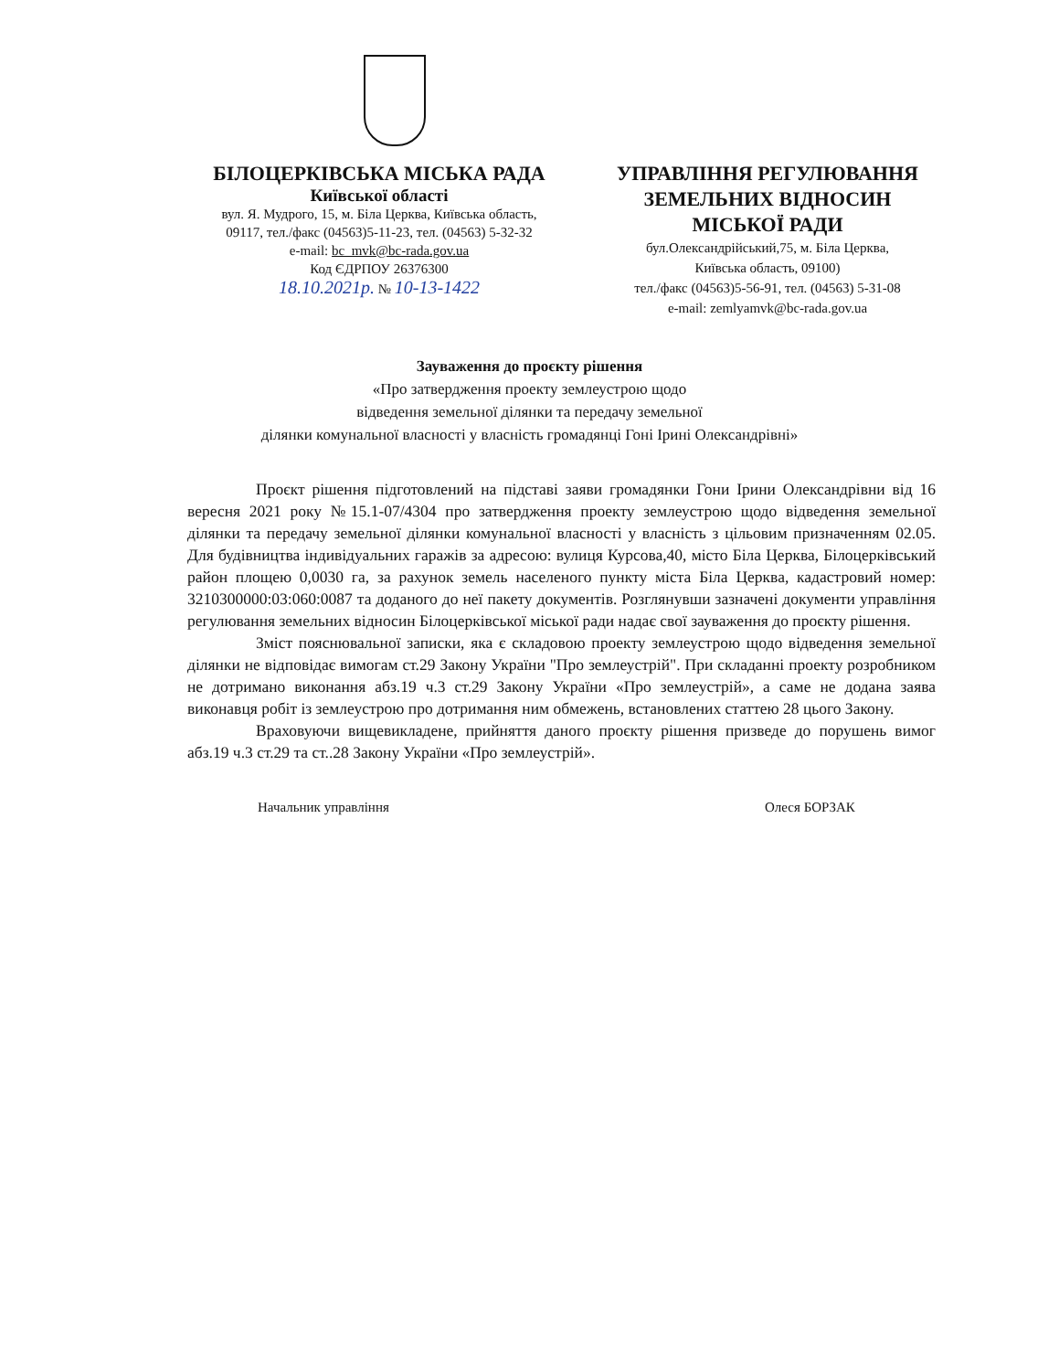БІЛОЦЕРКІВСЬКА МІСЬКА РАДА
Київської області
вул. Я. Мудрого, 15, м. Біла Церква, Київська область,
09117, тел./факс (04563)5-11-23, тел. (04563) 5-32-32
e-mail: bc_mvk@bc-rada.gov.ua
Код ЄДРПОУ 26376300
18.10.2021р. № 10-13-1422
УПРАВЛІННЯ РЕГУЛЮВАННЯ
ЗЕМЕЛЬНИХ ВІДНОСИН
МІСЬКОЇ РАДИ
бул.Олександрійський,75, м. Біла Церква,
Київська область, 09100)
тел./факс (04563)5-56-91, тел. (04563) 5-31-08
e-mail: zemlyamvk@bc-rada.gov.ua
Зауваження до проєкту рішення
«Про затвердження проекту землеустрою щодо
відведення земельної ділянки та передачу земельної
ділянки комунальної власності у власність громадянці Гоні Ірині Олександрівні»
Проєкт рішення підготовлений на підставі заяви громадянки Гони Ірини Олександрівни від 16 вересня 2021 року №15.1-07/4304 про затвердження проекту землеустрою щодо відведення земельної ділянки та передачу земельної ділянки комунальної власності у власність з цільовим призначенням 02.05. Для будівництва індивідуальних гаражів за адресою: вулиця Курсова,40, місто Біла Церква, Білоцерківський район площею 0,0030 га, за рахунок земель населеного пункту міста Біла Церква, кадастровий номер: 3210300000:03:060:0087 та доданого до неї пакету документів. Розглянувши зазначені документи управління регулювання земельних відносин Білоцерківської міської ради надає свої зауваження до проєкту рішення.
Зміст пояснювальної записки, яка є складовою проекту землеустрою щодо відведення земельної ділянки не відповідає вимогам ст.29 Закону України "Про землеустрій". При складанні проекту розробником не дотримано виконання абз.19 ч.3 ст.29 Закону України «Про землеустрій», а саме не додана заява виконавця робіт із землеустрою про дотримання ним обмежень, встановлених статтею 28 цього Закону.
Враховуючи вищевикладене, прийняття даного проєкту рішення призведе до порушень вимог абз.19 ч.3 ст.29 та ст..28 Закону України «Про землеустрій».
Начальник управління Олеся БОРЗАК